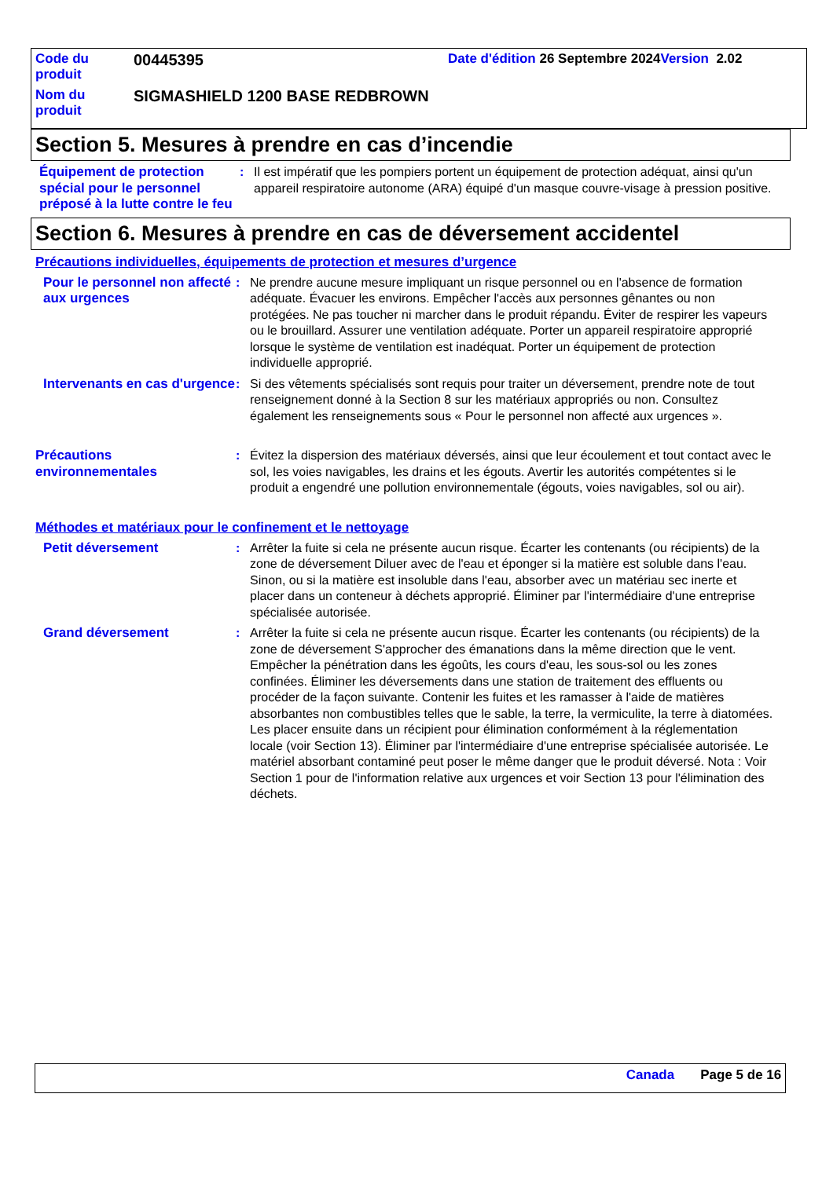| Code du produit | 00445395 | Date d'édition 26 Septembre 2024 Version 2.02 |
| Nom du produit | SIGMASHIELD 1200 BASE REDBROWN | |
Section 5. Mesures à prendre en cas d’incendie
Équipement de protection spécial pour le personnel préposé à la lutte contre le feu
: Il est impératif que les pompiers portent un équipement de protection adéquat, ainsi qu'un appareil respiratoire autonome (ARA) équipé d'un masque couvre-visage à pression positive.
Section 6. Mesures à prendre en cas de déversement accidentel
Précautions individuelles, équipements de protection et mesures d’urgence
Pour le personnel non affecté aux urgences
: Ne prendre aucune mesure impliquant un risque personnel ou en l'absence de formation adéquate. Évacuer les environs. Empêcher l'accès aux personnes gênantes ou non protégées. Ne pas toucher ni marcher dans le produit répandu. Éviter de respirer les vapeurs ou le brouillard. Assurer une ventilation adéquate. Porter un appareil respiratoire approprié lorsque le système de ventilation est inadéquat. Porter un équipement de protection individuelle approprié.
Intervenants en cas d'urgence
: Si des vêtements spécialisés sont requis pour traiter un déversement, prendre note de tout renseignement donné à la Section 8 sur les matériaux appropriés ou non. Consultez également les renseignements sous « Pour le personnel non affecté aux urgences ».
Précautions environnementales
: Évitez la dispersion des matériaux déversés, ainsi que leur écoulement et tout contact avec le sol, les voies navigables, les drains et les égouts. Avertir les autorités compétentes si le produit a engendré une pollution environnementale (égouts, voies navigables, sol ou air).
Méthodes et matériaux pour le confinement et le nettoyage
Petit déversement : Arrêter la fuite si cela ne présente aucun risque. Écarter les contenants (ou récipients) de la zone de déversement Diluer avec de l'eau et éponger si la matière est soluble dans l'eau. Sinon, ou si la matière est insoluble dans l'eau, absorber avec un matériau sec inerte et placer dans un conteneur à déchets approprié. Éliminer par l'intermédiaire d'une entreprise spécialisée autorisée.
Grand déversement : Arrêter la fuite si cela ne présente aucun risque. Écarter les contenants (ou récipients) de la zone de déversement S'approcher des émanations dans la même direction que le vent. Empêcher la pénétration dans les égoûts, les cours d'eau, les sous-sol ou les zones confinées. Éliminer les déversements dans une station de traitement des effluents ou procéder de la façon suivante. Contenir les fuites et les ramasser à l'aide de matières absorbantes non combustibles telles que le sable, la terre, la vermiculite, la terre à diatomées. Les placer ensuite dans un récipient pour élimination conformément à la réglementation locale (voir Section 13). Éliminer par l'intermédiaire d'une entreprise spécialisée autorisée. Le matériel absorbant contaminé peut poser le même danger que le produit déversé. Nota : Voir Section 1 pour de l'information relative aux urgences et voir Section 13 pour l'élimination des déchets.
Canada Page 5 de 16